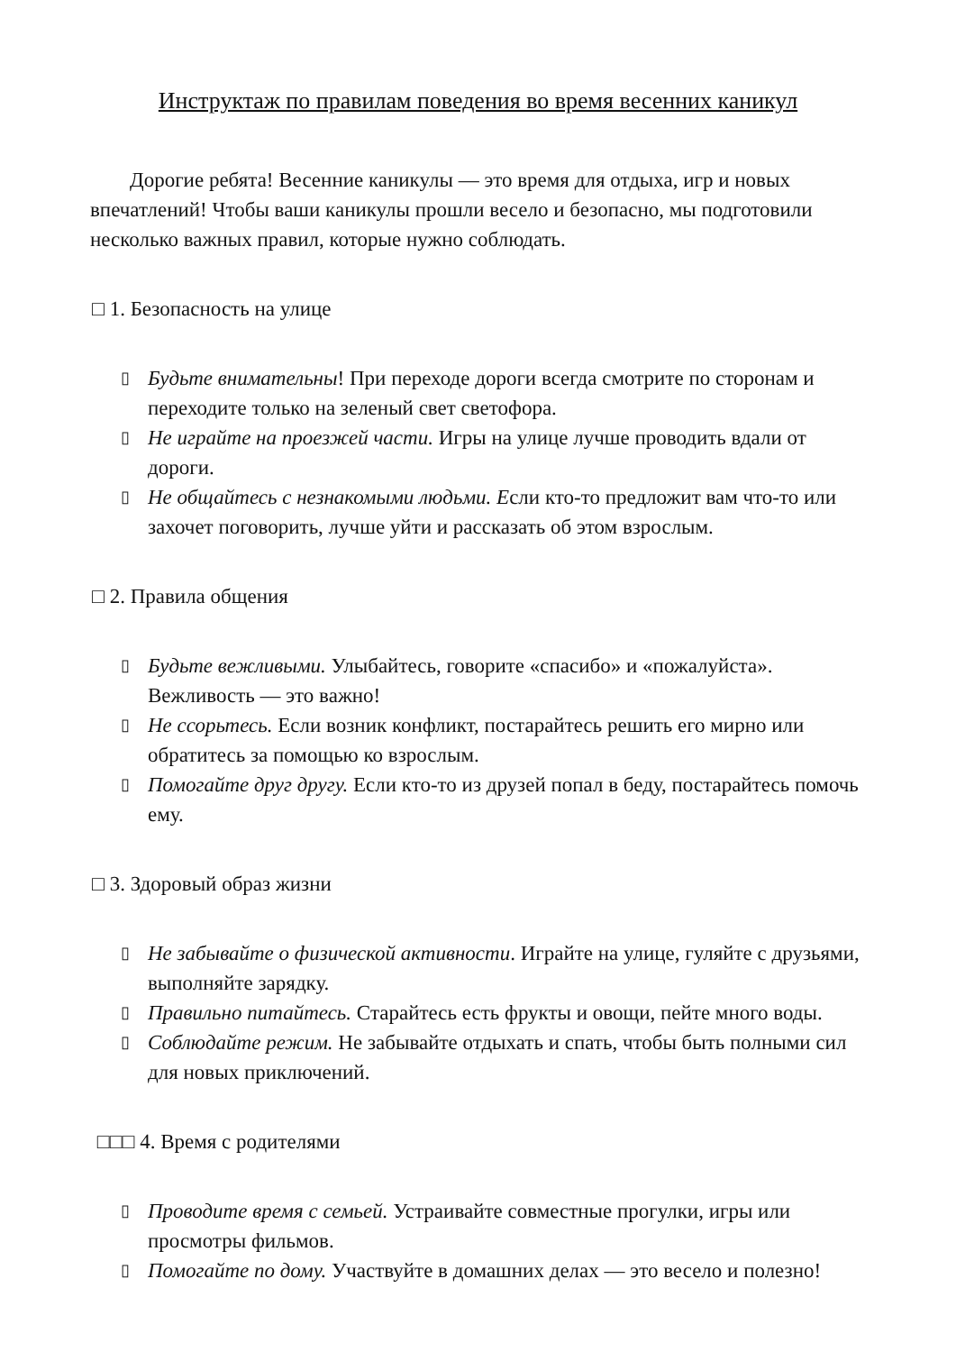Инструктаж по правилам поведения во время весенних каникул
Дорогие ребята! Весенние каникулы — это время для отдыха, игр и новых впечатлений! Чтобы ваши каникулы прошли весело и безопасно, мы подготовили несколько важных правил, которые нужно соблюдать.
□ 1. Безопасность на улице
▯ Будьте внимательны! При переходе дороги всегда смотрите по сторонам и переходите только на зеленый свет светофора.
▯ Не играйте на проезжей части. Игры на улице лучше проводить вдали от дороги.
▯ Не общайтесь с незнакомыми людьми. Если кто-то предложит вам что-то или захочет поговорить, лучше уйти и рассказать об этом взрослым.
□ 2. Правила общения
▯ Будьте вежливыми. Улыбайтесь, говорите «спасибо» и «пожалуйста». Вежливость — это важно!
▯ Не ссорьтесь. Если возник конфликт, постарайтесь решить его мирно или обратитесь за помощью ко взрослым.
▯ Помогайте друг другу. Если кто-то из друзей попал в беду, постарайтесь помочь ему.
□ 3. Здоровый образ жизни
▯ Не забывайте о физической активности. Играйте на улице, гуляйте с друзьями, выполняйте зарядку.
▯ Правильно питайтесь. Старайтесь есть фрукты и овощи, пейте много воды.
▯ Соблюдайте режим. Не забывайте отдыхать и спать, чтобы быть полными сил для новых приключений.
□□□ 4. Время с родителями
▯ Проводите время с семьей. Устраивайте совместные прогулки, игры или просмотры фильмов.
▯ Помогайте по дому. Участвуйте в домашних делах — это весело и полезно!